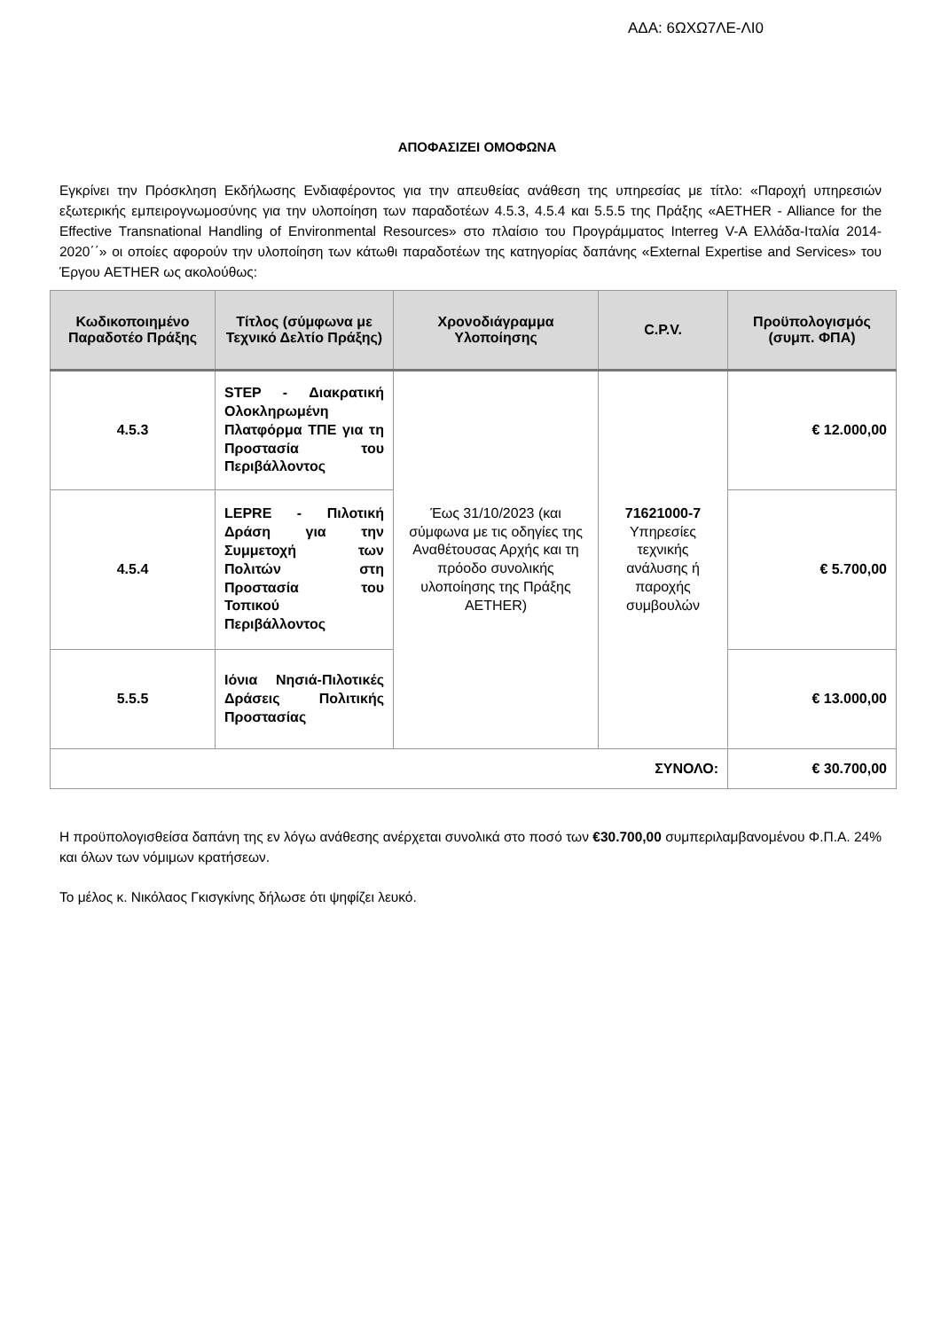ΑΔΑ: 6ΩΧΩ7ΛΕ-ΛΙ0
ΑΠΟΦΑΣΙΖΕΙ ΟΜΟΦΩΝΑ
Εγκρίνει την Πρόσκληση Εκδήλωσης Ενδιαφέροντος για την απευθείας ανάθεση της υπηρεσίας με τίτλο: «Παροχή υπηρεσιών εξωτερικής εμπειρογνωμοσύνης για την υλοποίηση των παραδοτέων 4.5.3, 4.5.4 και 5.5.5 της Πράξης «AETHER - Alliance for the Effective Transnational Handling of Environmental Resources» στο πλαίσιο του Προγράμματος Interreg V-A Ελλάδα-Ιταλία 2014-2020΄΄» οι οποίες αφορούν την υλοποίηση των κάτωθι παραδοτέων της κατηγορίας δαπάνης «External Expertise and Services» του Έργου AETHER ως ακολούθως:
| Κωδικοποιημένο Παραδοτέο Πράξης | Τίτλος (σύμφωνα με Τεχνικό Δελτίο Πράξης) | Χρονοδιάγραμμα Υλοποίησης | C.P.V. | Προϋπολογισμός (συμπ. ΦΠΑ) |
| --- | --- | --- | --- | --- |
| 4.5.3 | STEP - Διακρατική Ολοκληρωμένη Πλατφόρμα ΤΠΕ για τη Προστασία του Περιβάλλοντος | Έως 31/10/2023 (και σύμφωνα με τις οδηγίες της Αναθέτουσας Αρχής και τη πρόοδο συνολικής υλοποίησης της Πράξης AETHER) | 71621000-7 Υπηρεσίες τεχνικής ανάλυσης ή παροχής συμβουλών | € 12.000,00 |
| 4.5.4 | LEPRE - Πιλοτική Δράση για την Συμμετοχή των Πολιτών στη Προστασία του Τοπικού Περιβάλλοντος | | | € 5.700,00 |
| 5.5.5 | Ιόνια Νησιά-Πιλοτικές Δράσεις Πολιτικής Προστασίας | | | € 13.000,00 |
| ΣΥΝΟΛΟ: | | | | € 30.700,00 |
Η προϋπολογισθείσα δαπάνη της εν λόγω ανάθεσης ανέρχεται συνολικά στο ποσό των €30.700,00 συμπεριλαμβανομένου Φ.Π.Α. 24% και όλων των νόμιμων κρατήσεων.
Το μέλος κ. Νικόλαος Γκισγκίνης δήλωσε ότι ψηφίζει λευκό.